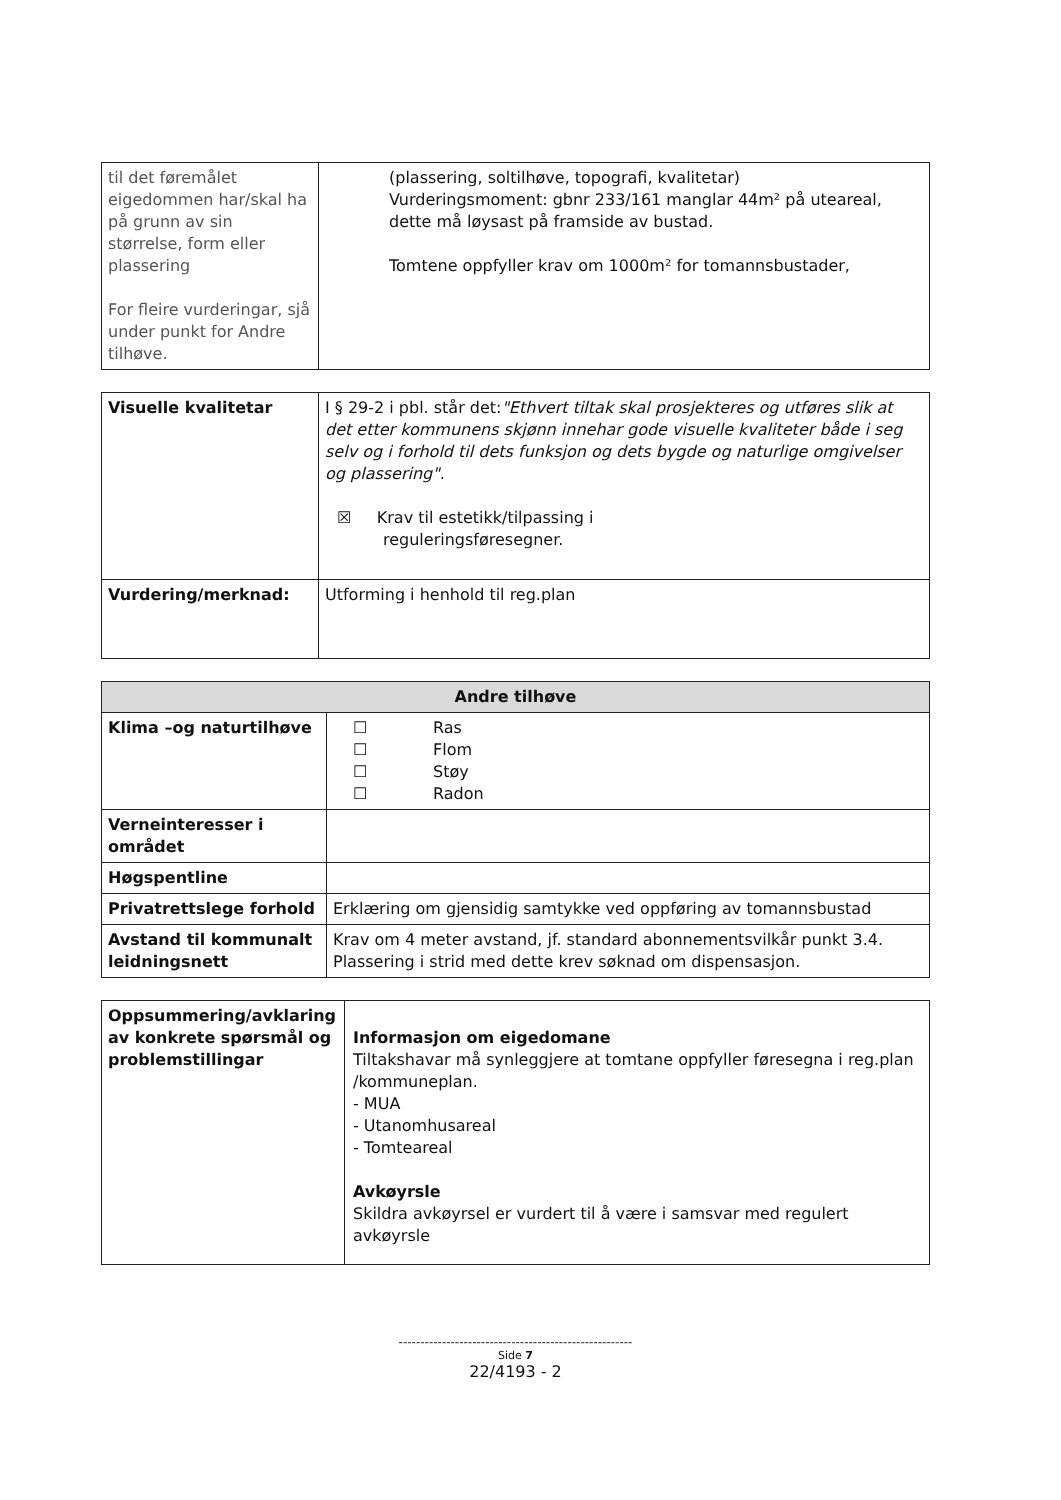| til det føremålet eigedommen har/skal ha på grunn av sin størrelse, form eller plassering For fleire vurderingar, sjå under punkt for Andre tilhøve. | (plassering, soltilhøve, topografi, kvalitetar) Vurderingsmoment: gbnr 233/161 manglar 44m² på uteareal, dette må løysast på framside av bustad. Tomtene oppfyller krav om 1000m² for tomannsbustader, |
| Visuelle kvalitetar | I § 29-2 i pbl. står det: "Ethvert tiltak skal prosjekteres og utføres slik at det etter kommunens skjønn innehar gode visuelle kvaliteter både i seg selv og i forhold til dets funksjon og dets bygde og naturlige omgivelser og plassering" . ☒ Krav til estetikk/tilpassing i reguleringsføresegner. |
| Vurdering/merknad: | Utforming i henhold til reg.plan |
| Andre tilhøve | |
| --- | --- |
| Klima –og naturtilhøve | ☐ Ras ☐ Flom ☐ Støy ☐ Radon |
| Verneinteresser i området | |
| Høgspentline | |
| Privatrettslege forhold | Erklæring om gjensidig samtykke ved oppføring av tomannsbustad |
| Avstand til kommunalt leidningsnett | Krav om 4 meter avstand, jf. standard abonnementsvilkår punkt 3.4. Plassering i strid med dette krev søknad om dispensasjon. |
| Oppsummering/avklaring av konkrete spørsmål og problemstillingar | Informasjon om eigedomane Tiltakshavar må synleggjere at tomtane oppfyller føresegna i reg.plan /kommuneplan. - MUA - Utanomhusareal - Tomteareal Avkøyrsle Skildra avkøyrsel er vurdert til å være i samsvar med regulert avkøyrsle |
------------------------------------------------------
Side 7
22/4193 - 2